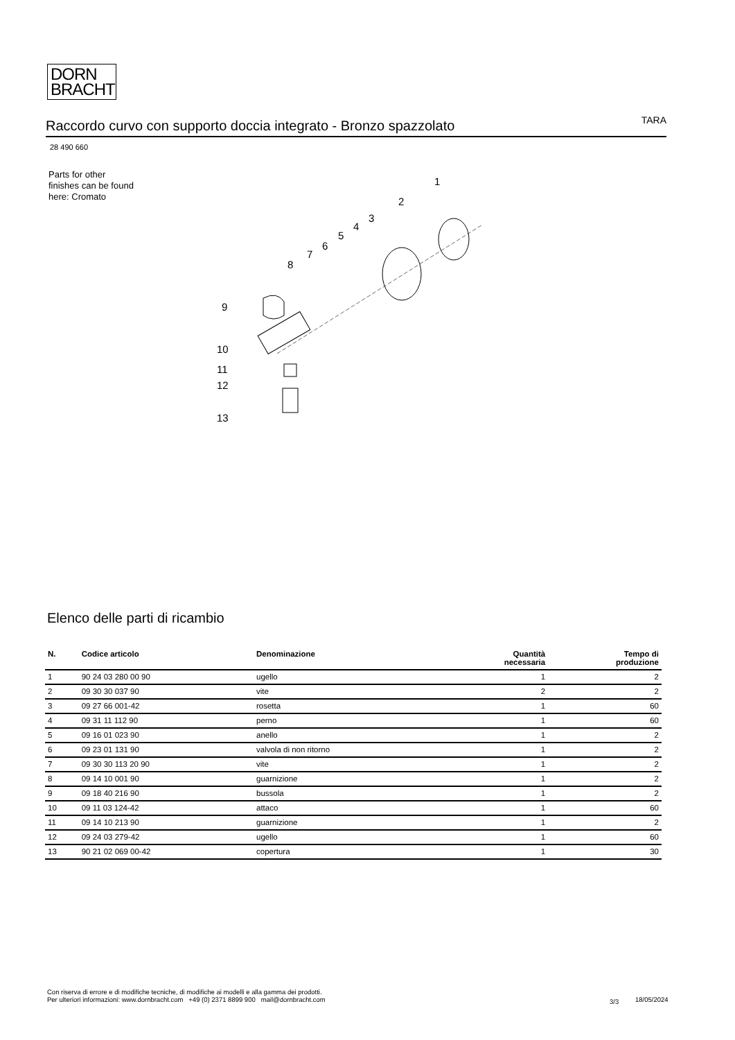DORN
BRACHT
Raccordo curvo con supporto doccia integrato - Bronzo spazzolato
TARA
28 490 660
Parts for other
finishes can be found
here: Cromato
1
2
3
4
5
6
7
8
9
10
11
12
13
Elenco delle parti di ricambio
| N. | Codice articolo | Denominazione | Quantità necessaria | Tempo di produzione |
| --- | --- | --- | --- | --- |
| 1 | 90 24 03 280 00 90 | ugello | 1 | 2 |
| 2 | 09 30 30 037 90 | vite | 2 | 2 |
| 3 | 09 27 66 001-42 | rosetta | 1 | 60 |
| 4 | 09 31 11 112 90 | perno | 1 | 60 |
| 5 | 09 16 01 023 90 | anello | 1 | 2 |
| 6 | 09 23 01 131 90 | valvola di non ritorno | 1 | 2 |
| 7 | 09 30 30 113 20 90 | vite | 1 | 2 |
| 8 | 09 14 10 001 90 | guarnizione | 1 | 2 |
| 9 | 09 18 40 216 90 | bussola | 1 | 2 |
| 10 | 09 11 03 124-42 | attaco | 1 | 60 |
| 11 | 09 14 10 213 90 | guarnizione | 1 | 2 |
| 12 | 09 24 03 279-42 | ugello | 1 | 60 |
| 13 | 90 21 02 069 00-42 | copertura | 1 | 30 |
Con riserva di errore e di modifiche tecniche, di modifiche ai modelli e alla gamma dei prodotti.
Per ulteriori informazioni: www.dornbracht.com +49 (0) 2371 8899 900 mail@dornbracht.com
3/3 18/05/2024